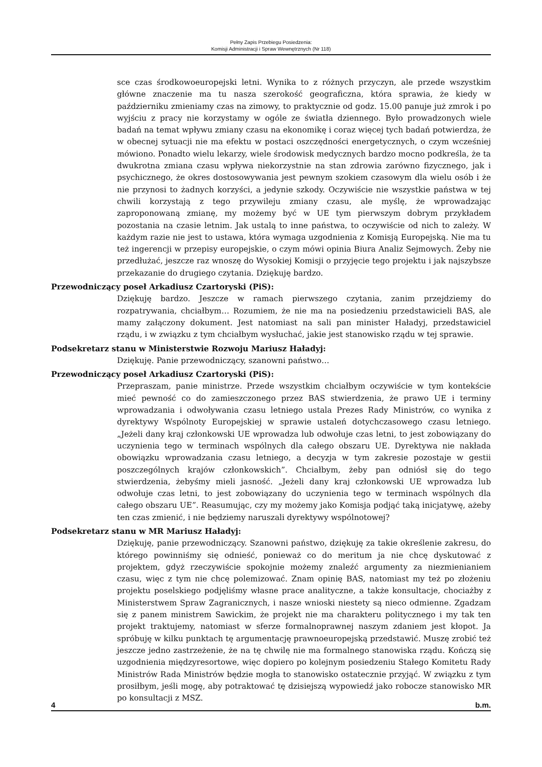Pełny Zapis Przebiegu Posiedzenia:
Komisji Administracji i Spraw Wewnętrznych (Nr 118)
sce czas środkowoeuropejski letni. Wynika to z różnych przyczyn, ale przede wszystkim główne znaczenie ma tu nasza szerokość geograficzna, która sprawia, że kiedy w październiku zmieniamy czas na zimowy, to praktycznie od godz. 15.00 panuje już zmrok i po wyjściu z pracy nie korzystamy w ogóle ze światła dziennego. Było prowadzonych wiele badań na temat wpływu zmiany czasu na ekonomikę i coraz więcej tych badań potwierdza, że w obecnej sytuacji nie ma efektu w postaci oszczędności energetycznych, o czym wcześniej mówiono. Ponadto wielu lekarzy, wiele środowisk medycznych bardzo mocno podkreśla, że ta dwukrotna zmiana czasu wpływa niekorzystnie na stan zdrowia zarówno fizycznego, jak i psychicznego, że okres dostosowywania jest pewnym szokiem czasowym dla wielu osób i że nie przynosi to żadnych korzyści, a jedynie szkody. Oczywiście nie wszystkie państwa w tej chwili korzystają z tego przywileju zmiany czasu, ale myślę, że wprowadzając zaproponowaną zmianę, my możemy być w UE tym pierwszym dobrym przykładem pozostania na czasie letnim. Jak ustalą to inne państwa, to oczywiście od nich to zależy. W każdym razie nie jest to ustawa, która wymaga uzgodnienia z Komisją Europejską. Nie ma tu też ingerencji w przepisy europejskie, o czym mówi opinia Biura Analiz Sejmowych. Żeby nie przedłużać, jeszcze raz wnoszę do Wysokiej Komisji o przyjęcie tego projektu i jak najszybsze przekazanie do drugiego czytania. Dziękuję bardzo.
Przewodniczący poseł Arkadiusz Czartoryski (PiS):
Dziękuję bardzo. Jeszcze w ramach pierwszego czytania, zanim przejdziemy do rozpatrywania, chciałbym… Rozumiem, że nie ma na posiedzeniu przedstawicieli BAS, ale mamy załączony dokument. Jest natomiast na sali pan minister Haładyj, przedstawiciel rządu, i w związku z tym chciałbym wysłuchać, jakie jest stanowisko rządu w tej sprawie.
Podsekretarz stanu w Ministerstwie Rozwoju Mariusz Haładyj:
Dziękuję. Panie przewodniczący, szanowni państwo…
Przewodniczący poseł Arkadiusz Czartoryski (PiS):
Przepraszam, panie ministrze. Przede wszystkim chciałbym oczywiście w tym kontekście mieć pewność co do zamieszczonego przez BAS stwierdzenia, że prawo UE i terminy wprowadzania i odwoływania czasu letniego ustala Prezes Rady Ministrów, co wynika z dyrektywy Wspólnoty Europejskiej w sprawie ustaleń dotychczasowego czasu letniego. „Jeżeli dany kraj członkowski UE wprowadza lub odwołuje czas letni, to jest zobowiązany do uczynienia tego w terminach wspólnych dla całego obszaru UE. Dyrektywa nie nakłada obowiązku wprowadzania czasu letniego, a decyzja w tym zakresie pozostaje w gestii poszczególnych krajów członkowskich”. Chciałbym, żeby pan odniósł się do tego stwierdzenia, żebyśmy mieli jasność. „Jeżeli dany kraj członkowski UE wprowadza lub odwołuje czas letni, to jest zobowiązany do uczynienia tego w terminach wspólnych dla całego obszaru UE”. Reasumując, czy my możemy jako Komisja podjąć taką inicjatywę, ażeby ten czas zmienić, i nie będziemy naruszali dyrektywy wspólnotowej?
Podsekretarz stanu w MR Mariusz Haładyj:
Dziękuję, panie przewodniczący. Szanowni państwo, dziękuję za takie określenie zakresu, do którego powinniśmy się odnieść, ponieważ co do meritum ja nie chcę dyskutować z projektem, gdyż rzeczywiście spokojnie możemy znaleźć argumenty za niezmienianiem czasu, więc z tym nie chcę polemizować. Znam opinię BAS, natomiast my też po złożeniu projektu poselskiego podjęliśmy własne prace analityczne, a także konsultacje, chociażby z Ministerstwem Spraw Zagranicznych, i nasze wnioski niestety są nieco odmienne. Zgadzam się z panem ministrem Sawickim, że projekt nie ma charakteru politycznego i my tak ten projekt traktujemy, natomiast w sferze formalnoprawnej naszym zdaniem jest kłopot. Ja spróbuję w kilku punktach tę argumentację prawnoeuropejską przedstawić. Muszę zrobić też jeszcze jedno zastrzeżenie, że na tę chwilę nie ma formalnego stanowiska rządu. Kończą się uzgodnienia międzyresortowe, więc dopiero po kolejnym posiedzeniu Stałego Komitetu Rady Ministrów Rada Ministrów będzie mogła to stanowisko ostatecznie przyjąć. W związku z tym prosiłbym, jeśli mogę, aby potraktować tę dzisiejszą wypowiedź jako robocze stanowisko MR po konsultacji z MSZ.
4 b.m.